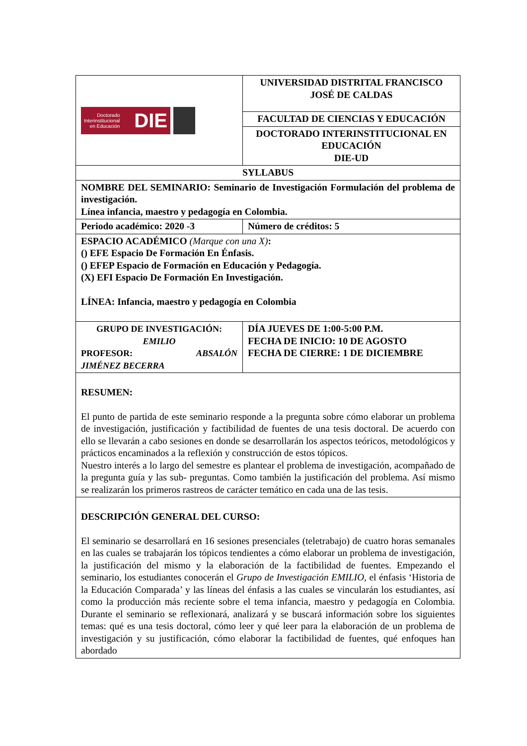| Doctorado Interinstitucional en Educación DIE | UNIVERSIDAD DISTRITAL FRANCISCO JOSÉ DE CALDAS |
| | FACULTAD DE CIENCIAS Y EDUCACIÓN |
| | DOCTORADO INTERINSTITUCIONAL EN EDUCACIÓN DIE-UD |
| SYLLABUS | |
| NOMBRE DEL SEMINARIO: Seminario de Investigación Formulación del problema de investigación. Línea infancia, maestro y pedagogía en Colombia. | |
| Periodo académico: 2020 -3 | Número de créditos: 5 |
| ESPACIO ACADÉMICO (Marque con una X) : () EFE Espacio De Formación En Énfasis. () EFEP Espacio de Formación en Educación y Pedagogía. (X) EFI Espacio De Formación En Investigación. LÍNEA: Infancia, maestro y pedagogía en Colombia | |
| GRUPO DE INVESTIGACIÓN: EMILIO PROFESOR: ABSALÓN JIMÉNEZ BECERRA | DÍA JUEVES DE 1:00-5:00 P.M. FECHA DE INICIO: 10 DE AGOSTO FECHA DE CIERRE: 1 DE DICIEMBRE |
| RESUMEN: El punto de partida de este seminario responde a la pregunta sobre cómo elaborar un problema de investigación, justificación y factibilidad de fuentes de una tesis doctoral. De acuerdo con ello se llevarán a cabo sesiones en donde se desarrollarán los aspectos teóricos, metodológicos y prácticos encaminados a la reflexión y construcción de estos tópicos. Nuestro interés a lo largo del semestre es plantear el problema de investigación, acompañado de la pregunta guía y las sub- preguntas. Como también la justificación del problema. Así mismo se realizarán los primeros rastreos de carácter temático en cada una de las tesis. | |
| DESCRIPCIÓN GENERAL DEL CURSO: El seminario se desarrollará en 16 sesiones presenciales (teletrabajo) de cuatro horas semanales en las cuales se trabajarán los tópicos tendientes a cómo elaborar un problema de investigación, la justificación del mismo y la elaboración de la factibilidad de fuentes. Empezando el seminario, los estudiantes conocerán el Grupo de Investigación EMILIO , el énfasis ‘Historia de la Educación Comparada’ y las líneas del énfasis a las cuales se vincularán los estudiantes, así como la producción más reciente sobre el tema infancia, maestro y pedagogía en Colombia. Durante el seminario se reflexionará, analizará y se buscará información sobre los siguientes temas: qué es una tesis doctoral, cómo leer y qué leer para la elaboración de un problema de investigación y su justificación, cómo elaborar la factibilidad de fuentes, qué enfoques han abordado | |